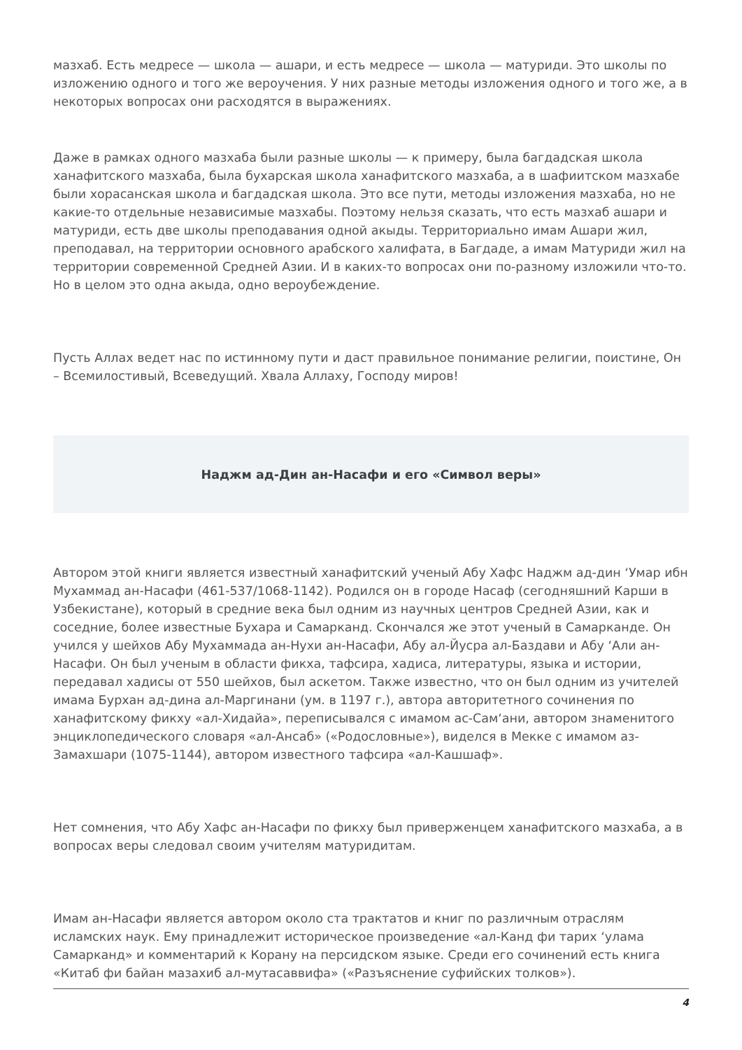мазхаб. Есть медресе — школа — ашари, и есть медресе — школа — матуриди. Это школы по изложению одного и того же вероучения. У них разные методы изложения одного и того же, а в некоторых вопросах они расходятся в выражениях.
Даже в рамках одного мазхаба были разные школы — к примеру, была багдадская школа ханафитского мазхаба, была бухарская школа ханафитского мазхаба, а в шафиитском мазхабе были хорасанская школа и багдадская школа. Это все пути, методы изложения мазхаба, но не какие-то отдельные независимые мазхабы. Поэтому нельзя сказать, что есть мазхаб ашари и матуриди, есть две школы преподавания одной акыды. Территориально имам Ашари жил, преподавал, на территории основного арабского халифата, в Багдаде, а имам Матуриди жил на территории современной Средней Азии. И в каких-то вопросах они по-разному изложили что-то. Но в целом это одна акыда, одно вероубеждение.
Пусть Аллах ведет нас по истинному пути и даст правильное понимание религии, поистине, Он – Всемилостивый, Всеведущий. Хвала Аллаху, Господу миров!
Наджм ад-Дин ан-Насафи и его «Символ веры»
Автором этой книги является известный ханафитский ученый Абу Хафс Наджм ад-дин ‘Умар ибн Мухаммад ан-Насафи (461-537/1068-1142). Родился он в городе Насаф (сегодняшний Карши в Узбекистане), который в средние века был одним из научных центров Средней Азии, как и соседние, более известные Бухара и Самарканд. Скончался же этот ученый в Самарканде. Он учился у шейхов Абу Мухаммада ан-Нухи ан-Насафи, Абу ал-Йусра ал-Баздави и Абу ‘Али ан-Насафи. Он был ученым в области фикха, тафсира, хадиса, литературы, языка и истории, передавал хадисы от 550 шейхов, был аскетом. Также известно, что он был одним из учителей имама Бурхан ад-дина ал-Маргинани (ум. в 1197 г.), автора авторитетного сочинения по ханафитскому фикху «ал-Хидайа», переписывался с имамом ас-Сам‘ани, автором знаменитого энциклопедического словаря «ал-Ансаб» («Родословные»), виделся в Мекке с имамом аз-Замахшари (1075-1144), автором известного тафсира «ал-Кашшаф».
Нет сомнения, что Абу Хафс ан-Насафи по фикху был приверженцем ханафитского мазхаба, а в вопросах веры следовал своим учителям матуридитам.
Имам ан-Насафи является автором около ста трактатов и книг по различным отраслям исламских наук. Ему принадлежит историческое произведение «ал-Канд фи тарих ‘улама Самарканд» и комментарий к Корану на персидском языке. Среди его сочинений есть книга «Китаб фи байан мазахиб ал-мутасаввифа» («Разъяснение суфийских толков»).
4